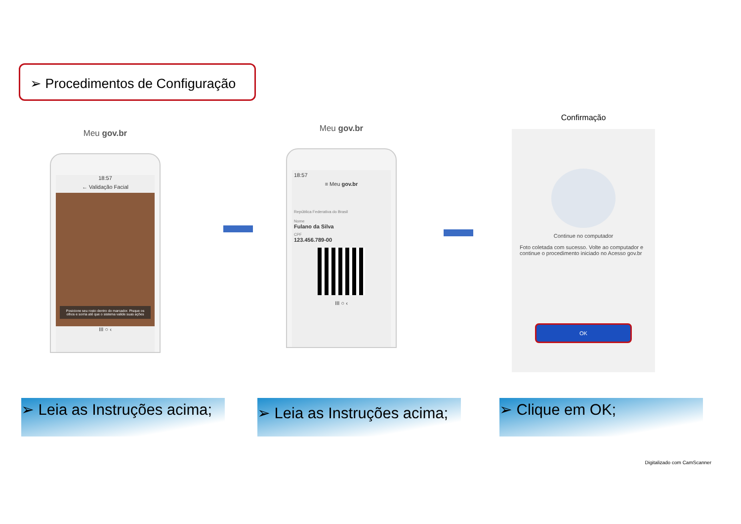➢ Procedimentos de Configuração
Meu gov.br
18:57
← Validação Facial
Posicione seu rosto dentro do marcador. Pisque os olhos e sorria até que o sistema valide suas ações
III ○ ‹
Meu gov.br
18:57
≡ Meu gov.br
República Federativa do Brasil
Nome
Fulano da Silva
CPF
123.456.789-00
III ○ ‹
Confirmação
Continue no computador
Foto coletada com sucesso. Volte ao computador e continue o procedimento iniciado no Acesso gov.br
OK
➢ Leia as Instruções acima;
➢ Leia as Instruções acima;
➢ Clique em OK;
Digitalizado com CamScanner